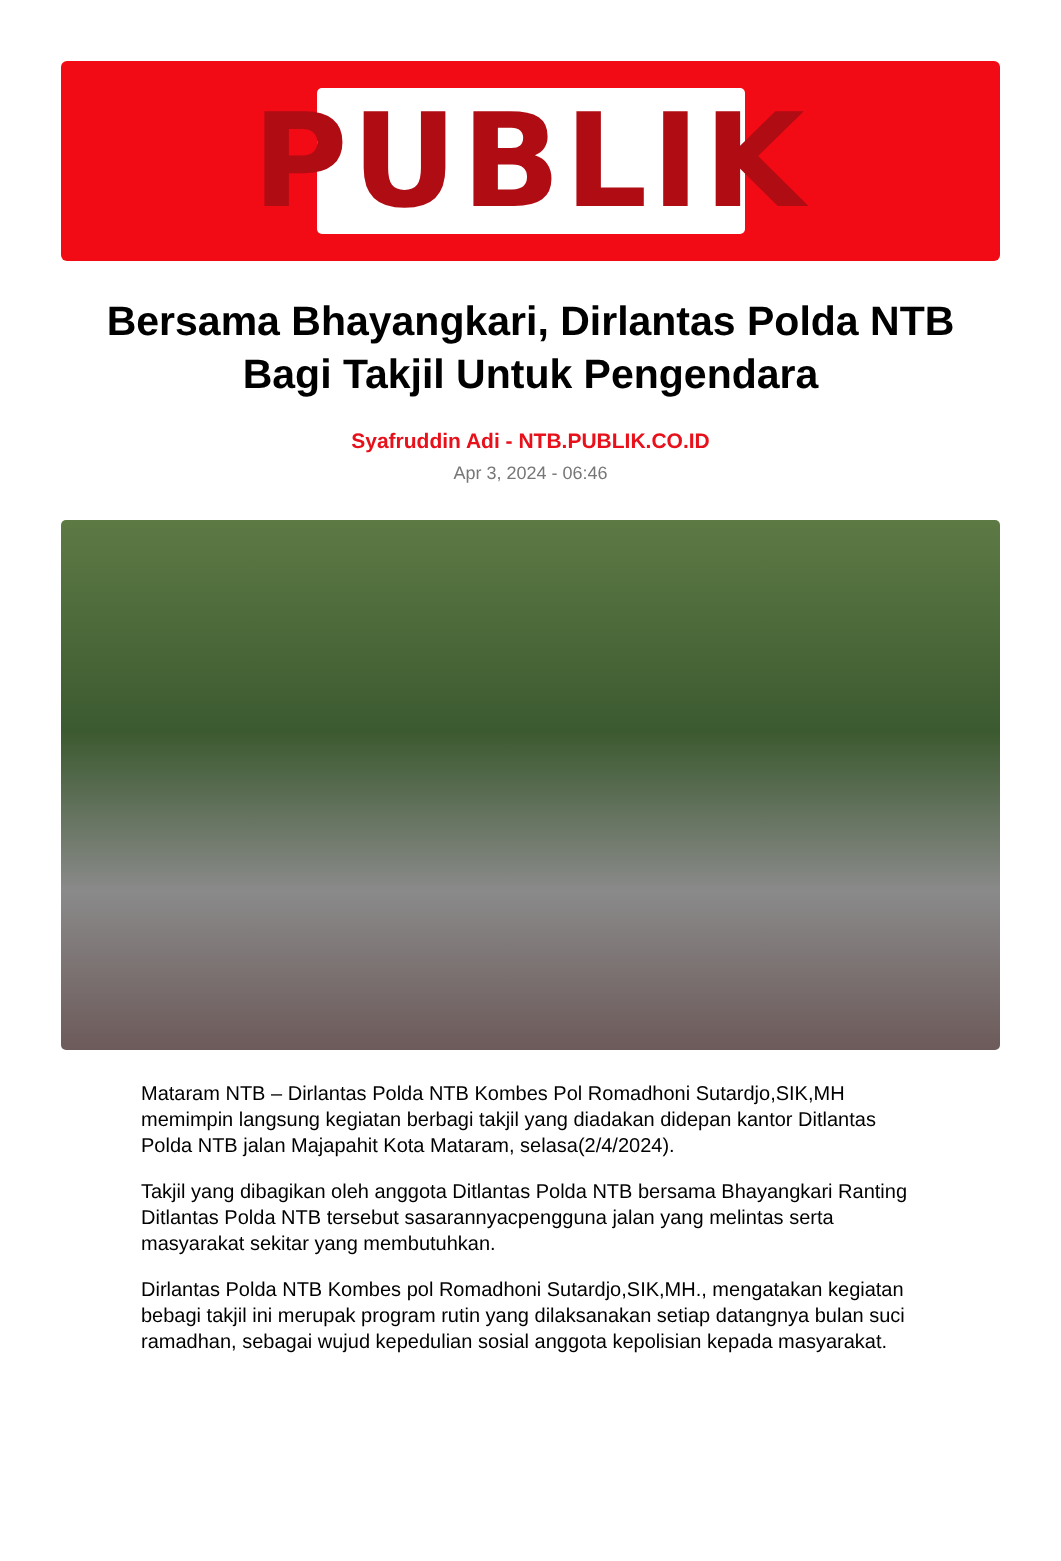PUBLIK
Bersama Bhayangkari, Dirlantas Polda NTB Bagi Takjil Untuk Pengendara
Syafruddin Adi - NTB.PUBLIK.CO.ID
Apr 3, 2024 - 06:46
Mataram NTB – Dirlantas Polda NTB Kombes Pol Romadhoni Sutardjo,SIK,MH memimpin langsung kegiatan berbagi takjil yang diadakan didepan kantor Ditlantas Polda NTB jalan Majapahit Kota Mataram, selasa(2/4/2024).
Takjil yang dibagikan oleh anggota Ditlantas Polda NTB bersama Bhayangkari Ranting Ditlantas Polda NTB tersebut sasarannyacpengguna jalan yang melintas serta masyarakat sekitar yang membutuhkan.
Dirlantas Polda NTB Kombes pol Romadhoni Sutardjo,SIK,MH., mengatakan kegiatan bebagi takjil ini merupak program rutin yang dilaksanakan setiap datangnya bulan suci ramadhan, sebagai wujud kepedulian sosial anggota kepolisian kepada masyarakat.